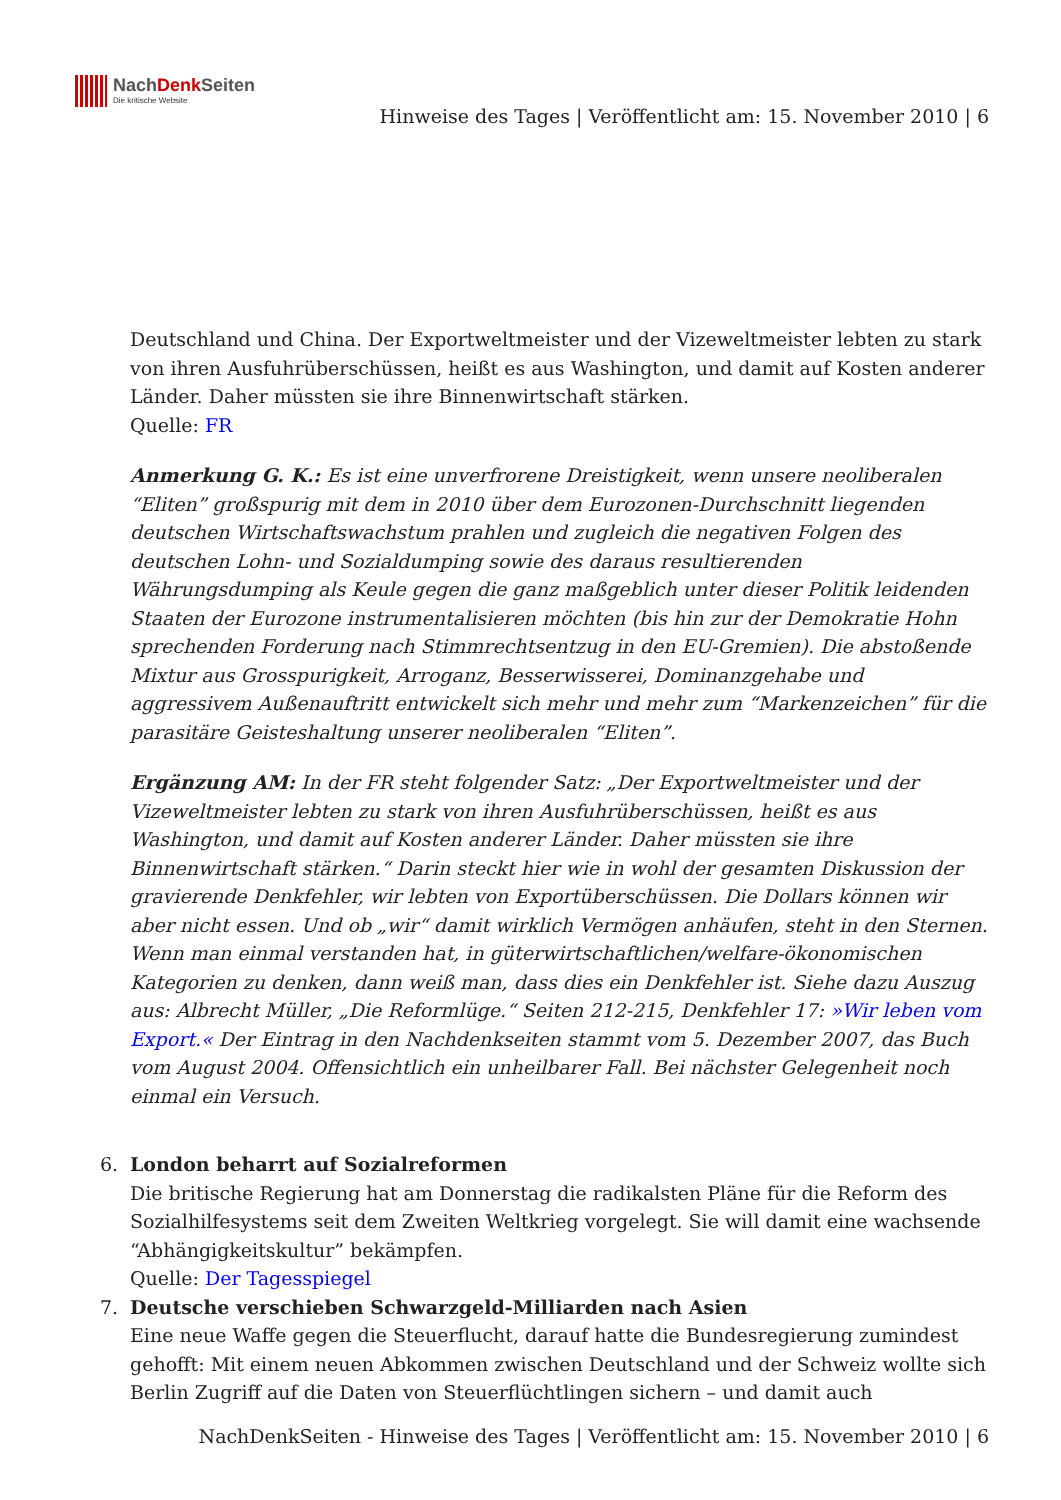NachDenk Seiten
Die kritische Website
Hinweise des Tages | Veröffentlicht am: 15. November 2010 | 6
Deutschland und China. Der Exportweltmeister und der Vizeweltmeister lebten zu stark von ihren Ausfuhrüberschüssen, heißt es aus Washington, und damit auf Kosten anderer Länder. Daher müssten sie ihre Binnenwirtschaft stärken.
Quelle: FR
Anmerkung G. K.: Es ist eine unverfrorene Dreistigkeit, wenn unsere neoliberalen “Eliten” großspurig mit dem in 2010 über dem Eurozonen-Durchschnitt liegenden deutschen Wirtschaftswachstum prahlen und zugleich die negativen Folgen des deutschen Lohn- und Sozialdumping sowie des daraus resultierenden Währungsdumping als Keule gegen die ganz maßgeblich unter dieser Politik leidenden Staaten der Eurozone instrumentalisieren möchten (bis hin zur der Demokratie Hohn sprechenden Forderung nach Stimmrechtsentzug in den EU-Gremien). Die abstoßende Mixtur aus Grosspurigkeit, Arroganz, Besserwisserei, Dominanzgehabe und aggressivem Außenauftritt entwickelt sich mehr und mehr zum “Markenzeichen” für die parasitäre Geisteshaltung unserer neoliberalen “Eliten”.
Ergänzung AM: In der FR steht folgender Satz: „Der Exportweltmeister und der Vizeweltmeister lebten zu stark von ihren Ausfuhrüberschüssen, heißt es aus Washington, und damit auf Kosten anderer Länder. Daher müssten sie ihre Binnenwirtschaft stärken.“ Darin steckt hier wie in wohl der gesamten Diskussion der gravierende Denkfehler, wir lebten von Exportüberschüssen. Die Dollars können wir aber nicht essen. Und ob „wir“ damit wirklich Vermögen anhäufen, steht in den Sternen. Wenn man einmal verstanden hat, in güterwirtschaftlichen/welfare-ökonomischen Kategorien zu denken, dann weiß man, dass dies ein Denkfehler ist. Siehe dazu Auszug aus: Albrecht Müller, „Die Reformlüge.“ Seiten 212-215, Denkfehler 17: »Wir leben vom Export.« Der Eintrag in den Nachdenkseiten stammt vom 5. Dezember 2007, das Buch vom August 2004. Offensichtlich ein unheilbarer Fall. Bei nächster Gelegenheit noch einmal ein Versuch.
6. London beharrt auf Sozialreformen
Die britische Regierung hat am Donnerstag die radikalsten Pläne für die Reform des Sozialhilfesystems seit dem Zweiten Weltkrieg vorgelegt. Sie will damit eine wachsende “Abhängigkeitskultur” bekämpfen.
Quelle: Der Tagesspiegel
7. Deutsche verschieben Schwarzgeld-Milliarden nach Asien
Eine neue Waffe gegen die Steuerflucht, darauf hatte die Bundesregierung zumindest gehofft: Mit einem neuen Abkommen zwischen Deutschland und der Schweiz wollte sich Berlin Zugriff auf die Daten von Steuerflüchtlingen sichern – und damit auch
NachDenkSeiten - Hinweise des Tages | Veröffentlicht am: 15. November 2010 | 6